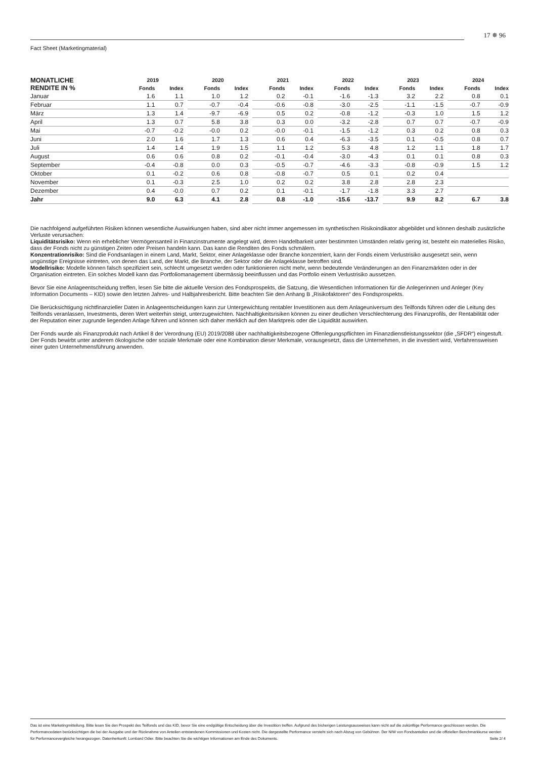17 ✵ 96
Fact Sheet (Marketingmaterial)
| MONATLICHE RENDITE IN % | 2019 | | | 2020 | | | 2021 | | | 2022 | | | 2023 | | | 2024 | |
| --- | --- | --- | --- | --- | --- | --- | --- | --- | --- | --- | --- | --- | --- | --- | --- | --- | --- |
| | Fonds | Index | | Fonds | Index | | Fonds | Index | | Fonds | Index | | Fonds | Index | | Fonds | Index |
| Januar | 1.6 | 1.1 | | 1.0 | 1.2 | | 0.2 | -0.1 | | -1.6 | -1.3 | | 3.2 | 2.2 | | 0.8 | 0.1 |
| Februar | 1.1 | 0.7 | | -0.7 | -0.4 | | -0.6 | -0.8 | | -3.0 | -2.5 | | -1.1 | -1.5 | | -0.7 | -0.9 |
| März | 1.3 | 1.4 | | -9.7 | -6.9 | | 0.5 | 0.2 | | -0.8 | -1.2 | | -0.3 | 1.0 | | 1.5 | 1.2 |
| April | 1.3 | 0.7 | | 5.8 | 3.8 | | 0.3 | 0.0 | | -3.2 | -2.8 | | 0.7 | 0.7 | | -0.7 | -0.9 |
| Mai | -0.7 | -0.2 | | -0.0 | 0.2 | | -0.0 | -0.1 | | -1.5 | -1.2 | | 0.3 | 0.2 | | 0.8 | 0.3 |
| Juni | 2.0 | 1.6 | | 1.7 | 1.3 | | 0.6 | 0.4 | | -6.3 | -3.5 | | 0.1 | -0.5 | | 0.8 | 0.7 |
| Juli | 1.4 | 1.4 | | 1.9 | 1.5 | | 1.1 | 1.2 | | 5.3 | 4.8 | | 1.2 | 1.1 | | 1.8 | 1.7 |
| August | 0.6 | 0.6 | | 0.8 | 0.2 | | -0.1 | -0.4 | | -3.0 | -4.3 | | 0.1 | 0.1 | | 0.8 | 0.3 |
| September | -0.4 | -0.8 | | 0.0 | 0.3 | | -0.5 | -0.7 | | -4.6 | -3.3 | | -0.8 | -0.9 | | 1.5 | 1.2 |
| Oktober | 0.1 | -0.2 | | 0.6 | 0.8 | | -0.8 | -0.7 | | 0.5 | 0.1 | | 0.2 | 0.4 | | | |
| November | 0.1 | -0.3 | | 2.5 | 1.0 | | 0.2 | 0.2 | | 3.8 | 2.8 | | 2.8 | 2.3 | | | |
| Dezember | 0.4 | -0.0 | | 0.7 | 0.2 | | 0.1 | -0.1 | | -1.7 | -1.8 | | 3.3 | 2.7 | | | |
| Jahr | 9.0 | 6.3 | | 4.1 | 2.8 | | 0.8 | -1.0 | | -15.6 | -13.7 | | 9.9 | 8.2 | | 6.7 | 3.8 |
Die nachfolgend aufgeführten Risiken können wesentliche Auswirkungen haben, sind aber nicht immer angemessen im synthetischen Risikoindikator abgebildet und können deshalb zusätzliche Verluste verursachen:
Liquiditätsrisiko: Wenn ein erheblicher Vermögensanteil in Finanzinstrumente angelegt wird, deren Handelbarkeit unter bestimmten Umständen relativ gering ist, besteht ein materielles Risiko, dass der Fonds nicht zu günstigen Zeiten oder Preisen handeln kann. Das kann die Renditen des Fonds schmälern.
Konzentrationrisiko: Sind die Fondsanlagen in einem Land, Markt, Sektor, einer Anlageklasse oder Branche konzentriert, kann der Fonds einem Verlustrisiko ausgesetzt sein, wenn ungünstige Ereignisse eintreten, von denen das Land, der Markt, die Branche, der Sektor oder die Anlageklasse betroffen sind.
Modellrisiko: Modelle können falsch spezifiziert sein, schlecht umgesetzt werden oder funktionieren nicht mehr, wenn bedeutende Veränderungen an den Finanzmärkten oder in der Organisation eintreten. Ein solches Modell kann das Portfoliomanagement übermässig beeinflussen und das Portfolio einem Verlustrisiko aussetzen.
Bevor Sie eine Anlageentscheidung treffen, lesen Sie bitte die aktuelle Version des Fondsprospekts, die Satzung, die Wesentlichen Informationen für die Anlegerinnen und Anleger (Key Information Documents – KID) sowie den letzten Jahres- und Halbjahresbericht. Bitte beachten Sie den Anhang B „Risikofaktoren“ des Fondsprospekts.
Die Berücksichtigung nichtfinanzieller Daten in Anlageentscheidungen kann zur Untergewichtung rentabler Investitionen aus dem Anlageuniversum des Teilfonds führen oder die Leitung des Teilfonds veranlassen, Investments, deren Wert weiterhin steigt, unterzugewichten. Nachhaltigkeitsrisiken können zu einer deutlichen Verschlechterung des Finanzprofils, der Rentabilität oder der Reputation einer zugrunde liegenden Anlage führen und können sich daher merklich auf den Marktpreis oder die Liquidität auswirken.
Der Fonds wurde als Finanzprodukt nach Artikel 8 der Verordnung (EU) 2019/2088 über nachhaltigkeitsbezogene Offenlegungspflichten im Finanzdienstleistungssektor (die „SFDR“) eingestuft. Der Fonds bewirbt unter anderem ökologische oder soziale Merkmale oder eine Kombination dieser Merkmale, vorausgesetzt, dass die Unternehmen, in die investiert wird, Verfahrensweisen einer guten Unternehmensführung anwenden.
Das ist eine Marketingmitteilung. Bitte lesen Sie den Prospekt des Teilfonds und das KID, bevor Sie eine endgültige Entscheidung über die Investition treffen. Aufgrund des bisherigen Leistungsausweises kann nicht auf die zukünftige Performance geschlossen werden. Die Performancedaten berücksichtigen die bei der Ausgabe und der Rücknahme von Anteilen entstandenen Kommissionen und Kosten nicht. Die dargestellte Performance versteht sich nach Abzug von Gebühren. Der NIW von Fondsanteilen und die offiziellen Benchmarkkurse werden für Performancevergleiche herangezogen. Datenherkunft: Lombard Odier. Bitte beachten Sie die wichtigen Informationen am Ende des Dokuments. Seite 2/ 4